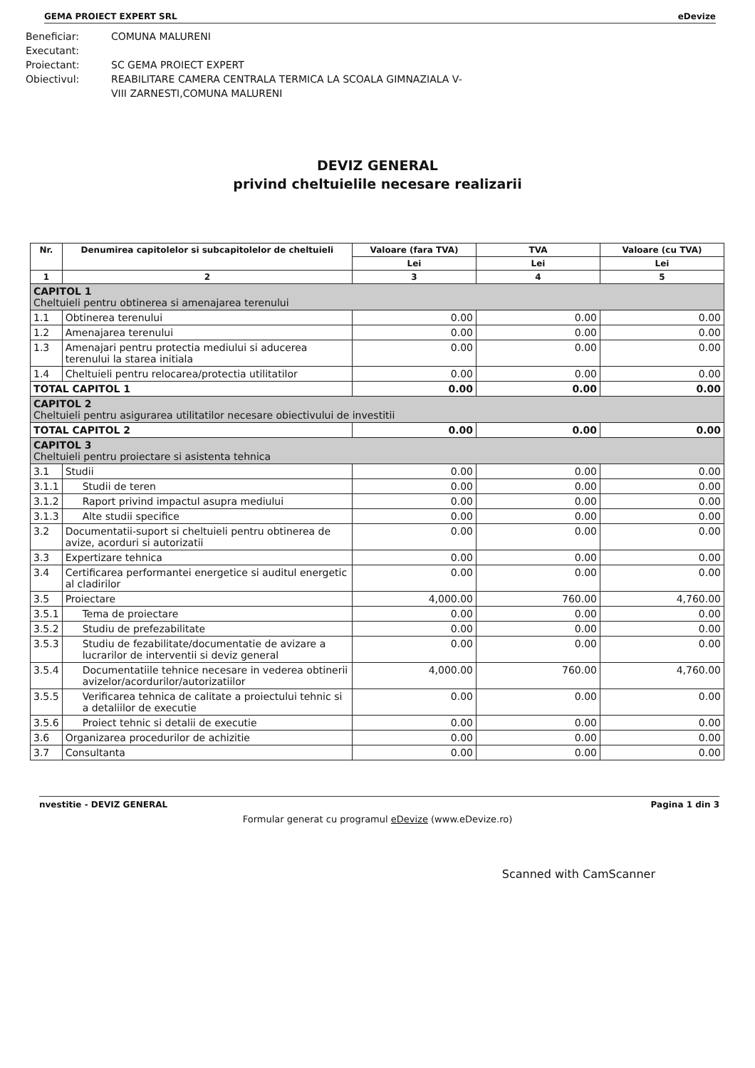GEMA PROIECT EXPERT SRL eDevize
Beneficiar: COMUNA MALURENI
Executant:
Proiectant: SC GEMA PROIECT EXPERT
Obiectivul: REABILITARE CAMERA CENTRALA TERMICA LA SCOALA GIMNAZIALA V-
VIII ZARNESTI,COMUNA MALURENI
DEVIZ GENERAL
privind cheltuielile necesare realizarii
| Nr. | Denumirea capitolelor si subcapitolelor de cheltuieli | Valoare (fara TVA) | TVA | Valoare (cu TVA) |
| --- | --- | --- | --- | --- |
| | | Lei | Lei | Lei |
| 1 | 2 | 3 | 4 | 5 |
| CAPITOL 1 Cheltuieli pentru obtinerea si amenajarea terenului | | | | |
| 1.1 | Obtinerea terenului | 0.00 | 0.00 | 0.00 |
| 1.2 | Amenajarea terenului | 0.00 | 0.00 | 0.00 |
| 1.3 | Amenajari pentru protectia mediului si aducerea terenului la starea initiala | 0.00 | 0.00 | 0.00 |
| 1.4 | Cheltuieli pentru relocarea/protectia utilitatilor | 0.00 | 0.00 | 0.00 |
| TOTAL CAPITOL 1 | | 0.00 | 0.00 | 0.00 |
| CAPITOL 2 Cheltuieli pentru asigurarea utilitatilor necesare obiectivului de investitii | | | | |
| TOTAL CAPITOL 2 | | 0.00 | 0.00 | 0.00 |
| CAPITOL 3 Cheltuieli pentru proiectare si asistenta tehnica | | | | |
| 3.1 | Studii | 0.00 | 0.00 | 0.00 |
| 3.1.1 | Studii de teren | 0.00 | 0.00 | 0.00 |
| 3.1.2 | Raport privind impactul asupra mediului | 0.00 | 0.00 | 0.00 |
| 3.1.3 | Alte studii specifice | 0.00 | 0.00 | 0.00 |
| 3.2 | Documentatii-suport si cheltuieli pentru obtinerea de avize, acorduri si autorizatii | 0.00 | 0.00 | 0.00 |
| 3.3 | Expertizare tehnica | 0.00 | 0.00 | 0.00 |
| 3.4 | Certificarea performantei energetice si auditul energetic al cladirilor | 0.00 | 0.00 | 0.00 |
| 3.5 | Proiectare | 4,000.00 | 760.00 | 4,760.00 |
| 3.5.1 | Tema de proiectare | 0.00 | 0.00 | 0.00 |
| 3.5.2 | Studiu de prefezabilitate | 0.00 | 0.00 | 0.00 |
| 3.5.3 | Studiu de fezabilitate/documentatie de avizare a lucrarilor de interventii si deviz general | 0.00 | 0.00 | 0.00 |
| 3.5.4 | Documentatiile tehnice necesare in vederea obtinerii avizelor/acordurilor/autorizatiilor | 4,000.00 | 760.00 | 4,760.00 |
| 3.5.5 | Verificarea tehnica de calitate a proiectului tehnic si a detaliilor de executie | 0.00 | 0.00 | 0.00 |
| 3.5.6 | Proiect tehnic si detalii de executie | 0.00 | 0.00 | 0.00 |
| 3.6 | Organizarea procedurilor de achizitie | 0.00 | 0.00 | 0.00 |
| 3.7 | Consultanta | 0.00 | 0.00 | 0.00 |
nvestitie - DEVIZ GENERAL Pagina 1 din 3
Formular generat cu programul eDevize (www.eDevize.ro)
Scanned with CamScanner